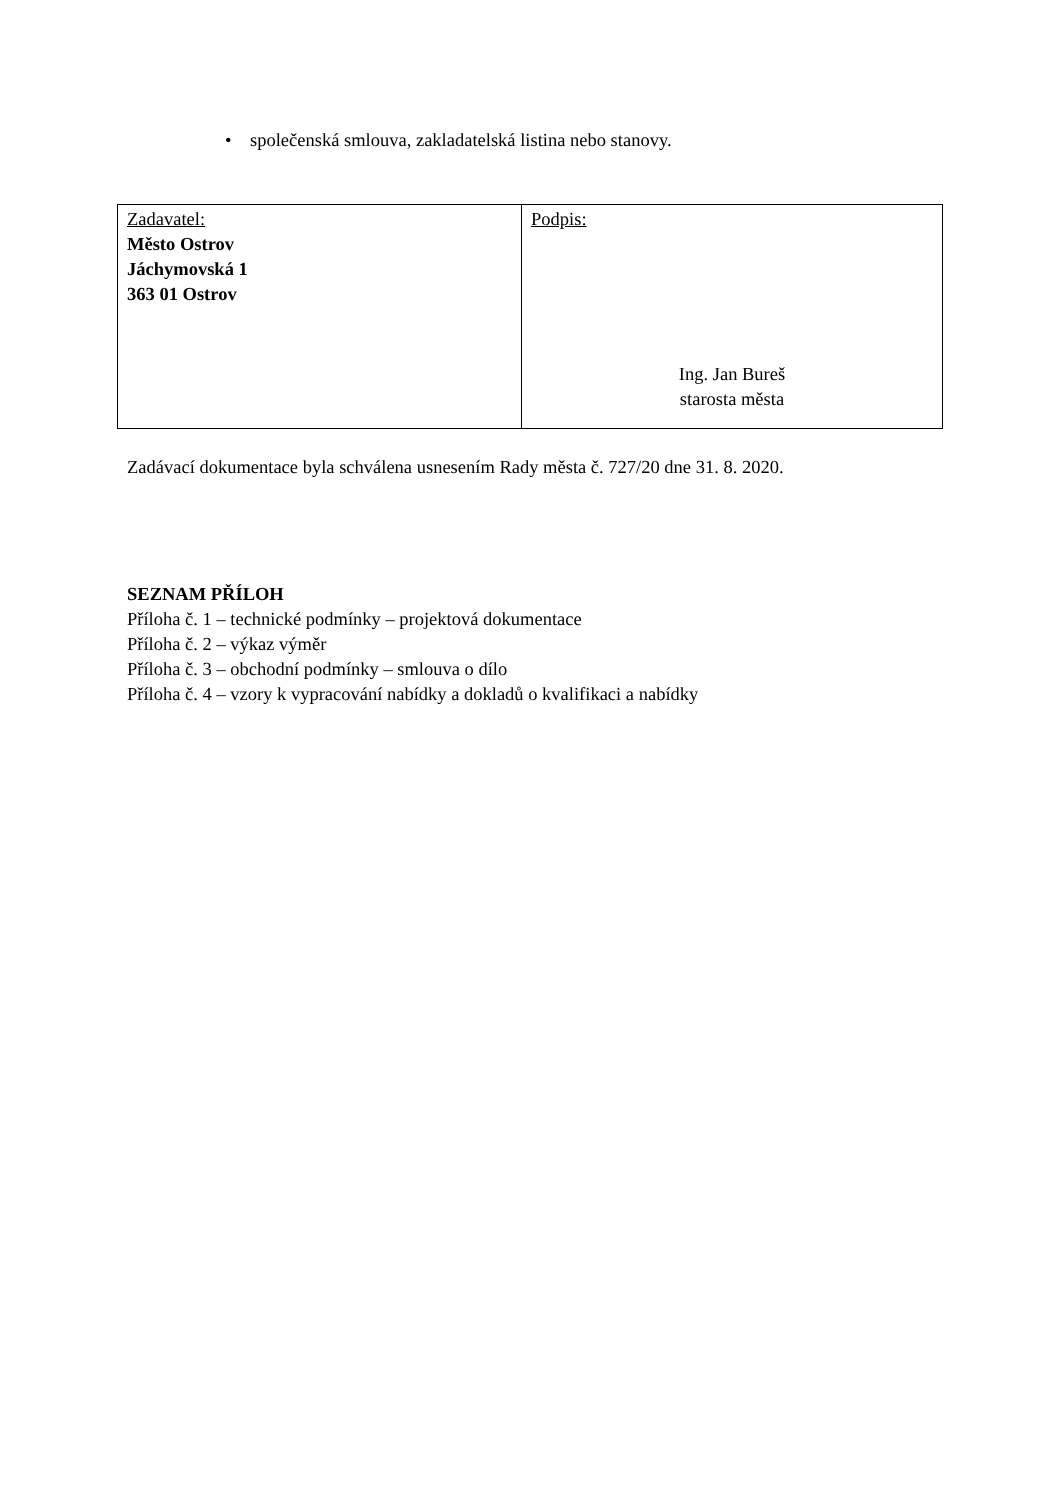• společenská smlouva, zakladatelská listina nebo stanovy.
| Zadavatel: Město Ostrov Jáchymovská 1 363 01 Ostrov | Podpis: Ing. Jan Bureš starosta města |
Zadávací dokumentace byla schválena usnesením Rady města č. 727/20 dne 31. 8. 2020.
SEZNAM PŘÍLOH
Příloha č. 1 – technické podmínky – projektová dokumentace
Příloha č. 2 – výkaz výměr
Příloha č. 3 – obchodní podmínky – smlouva o dílo
Příloha č. 4 – vzory k vypracování nabídky a dokladů o kvalifikaci a nabídky